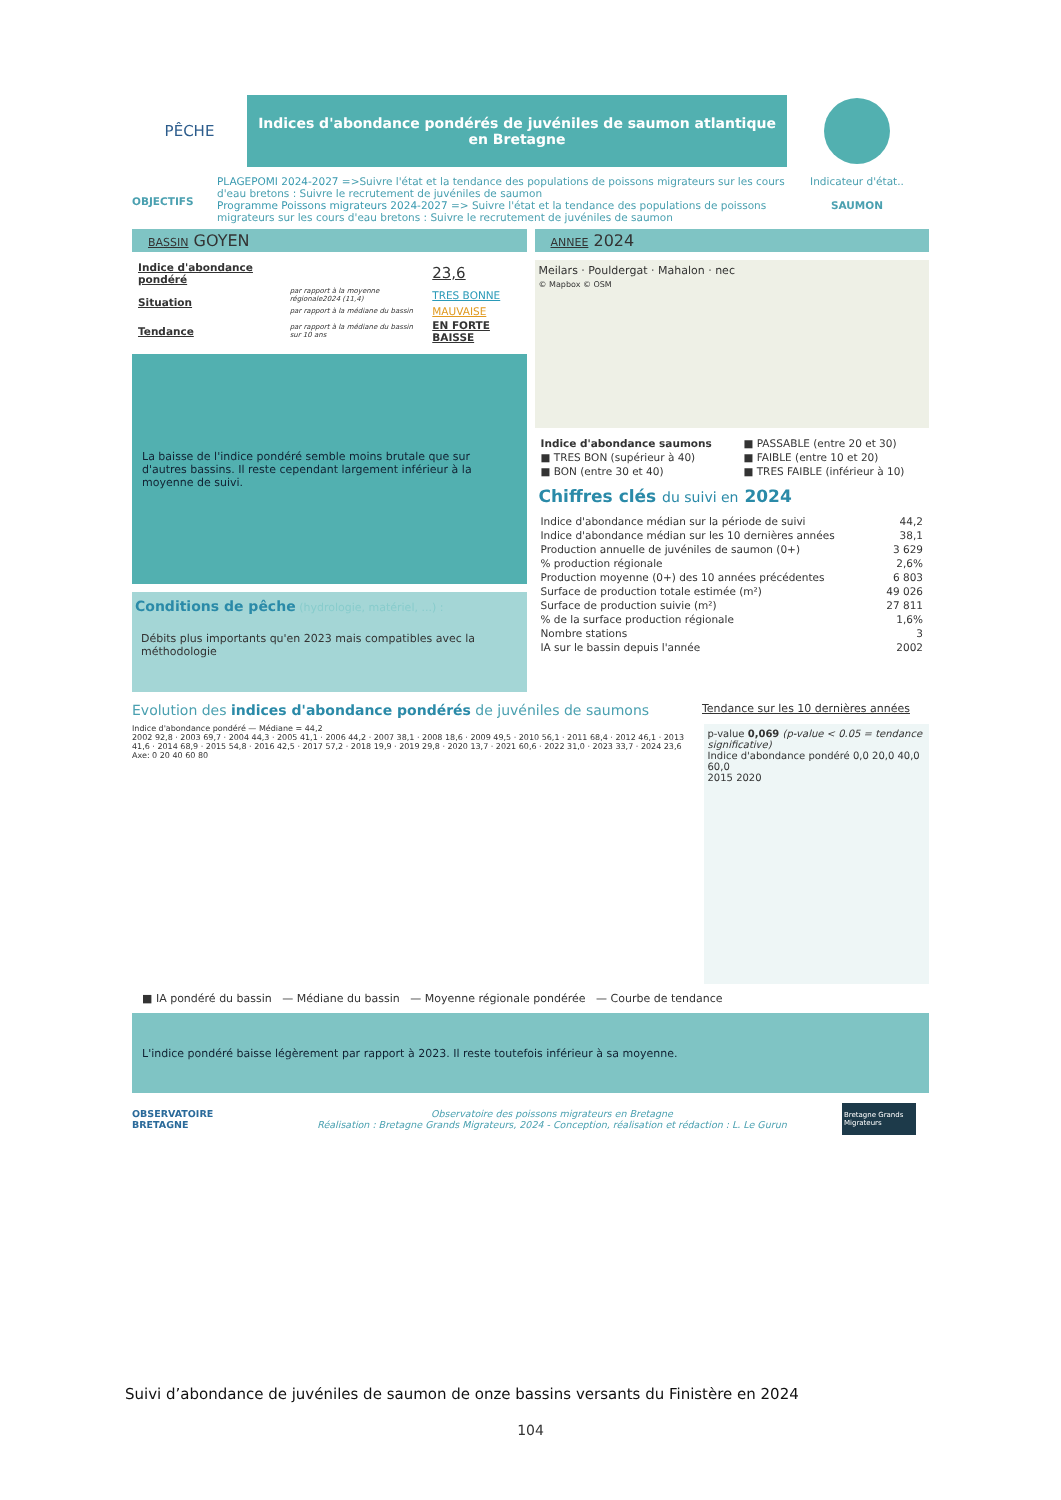PÊCHE
Indices d'abondance pondérés de juvéniles de saumon atlantique en Bretagne
OBJECTIFS
PLAGEPOMI 2024-2027 =>Suivre l'état et la tendance des populations de poissons migrateurs sur les cours d'eau bretons : Suivre le recrutement de juvéniles de saumon
Programme Poissons migrateurs 2024-2027 => Suivre l'état et la tendance des populations de poissons migrateurs sur les cours d'eau bretons : Suivre le recrutement de juvéniles de saumon
Indicateur d'état..
SAUMON
BASSIN GOYEN
| Indice d'abondance pondéré | | 23,6 |
| Situation | par rapport à la moyenne régionale2024 (11,4) | TRES BONNE |
| | par rapport à la médiane du bassin | MAUVAISE |
| Tendance | par rapport à la médiane du bassin sur 10 ans | EN FORTE BAISSE |
La baisse de l'indice pondéré semble moins brutale que sur d'autres bassins. Il reste cependant largement inférieur à la moyenne de suivi.
Conditions de pêche (hydrologie, matériel, ...) :
Débits plus importants qu'en 2023 mais compatibles avec la méthodologie
ANNEE 2024
Meilars · Pouldergat · Mahalon · nec
© Mapbox © OSM
| Indice d'abondance saumons | ■ PASSABLE (entre 20 et 30) |
| ■ TRES BON (supérieur à 40) | ■ FAIBLE (entre 10 et 20) |
| ■ BON (entre 30 et 40) | ■ TRES FAIBLE (inférieur à 10) |
Chiffres clés du suivi en 2024
| Indice d'abondance médian sur la période de suivi | 44,2 |
| Indice d'abondance médian sur les 10 dernières années | 38,1 |
| Production annuelle de juvéniles de saumon (0+) | 3 629 |
| % production régionale | 2,6% |
| Production moyenne (0+) des 10 années précédentes | 6 803 |
| Surface de production totale estimée (m²) | 49 026 |
| Surface de production suivie (m²) | 27 811 |
| % de la surface production régionale | 1,6% |
| Nombre stations | 3 |
| IA sur le bassin depuis l'année | 2002 |
Evolution des indices d'abondance pondérés de juvéniles de saumons
Tendance sur les 10 dernières années
Indice d'abondance pondéré — Médiane = 44,2
2002 92,8 · 2003 69,7 · 2004 44,3 · 2005 41,1 · 2006 44,2 · 2007 38,1 · 2008 18,6 · 2009 49,5 · 2010 56,1 · 2011 68,4 · 2012 46,1 · 2013 41,6 · 2014 68,9 · 2015 54,8 · 2016 42,5 · 2017 57,2 · 2018 19,9 · 2019 29,8 · 2020 13,7 · 2021 60,6 · 2022 31,0 · 2023 33,7 · 2024 23,6
Axe: 0 20 40 60 80
p-value 0,069 (p-value < 0.05 = tendance significative)
Indice d'abondance pondéré 0,0 20,0 40,0 60,0
2015 2020
■ IA pondéré du bassin — Médiane du bassin — Moyenne régionale pondérée — Courbe de tendance
L'indice pondéré baisse légèrement par rapport à 2023. Il reste toutefois inférieur à sa moyenne.
OBSERVATOIRE
BRETAGNE
Observatoire des poissons migrateurs en Bretagne
Réalisation : Bretagne Grands Migrateurs, 2024 - Conception, réalisation et rédaction : L. Le Gurun
Bretagne Grands Migrateurs
Suivi d’abondance de juvéniles de saumon de onze bassins versants du Finistère en 2024
104